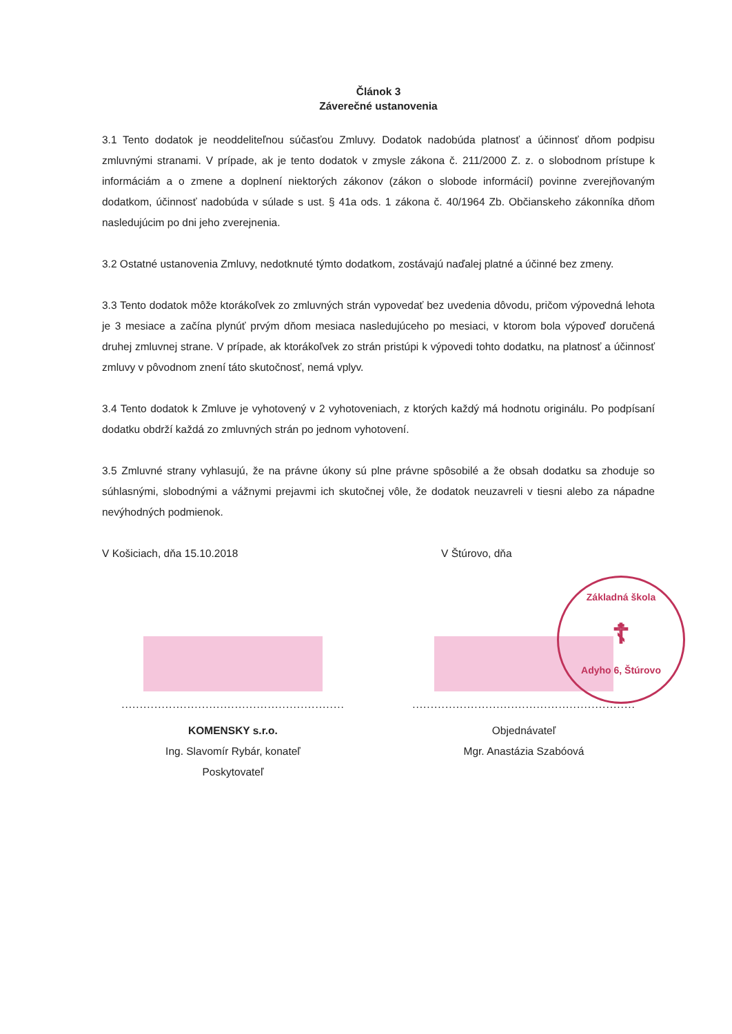Článok 3
Záverečné ustanovenia
3.1 Tento dodatok je neoddeliteľnou súčasťou Zmluvy. Dodatok nadobúda platnosť a účinnosť dňom podpisu zmluvnými stranami. V prípade, ak je tento dodatok v zmysle zákona č. 211/2000 Z. z. o slobodnom prístupe k informáciám a o zmene a doplnení niektorých zákonov (zákon o slobode informácií) povinne zverejňovaným dodatkom, účinnosť nadobúda v súlade s ust. § 41a ods. 1 zákona č. 40/1964 Zb. Občianskeho zákonníka dňom nasledujúcim po dni jeho zverejnenia.
3.2 Ostatné ustanovenia Zmluvy, nedotknuté týmto dodatkom, zostávajú naďalej platné a účinné bez zmeny.
3.3 Tento dodatok môže ktorákoľvek zo zmluvných strán vypovedať bez uvedenia dôvodu, pričom výpovedná lehota je 3 mesiace a začína plynúť prvým dňom mesiaca nasledujúceho po mesiaci, v ktorom bola výpoveď doručená druhej zmluvnej strane. V prípade, ak ktorákoľvek zo strán pristúpi k výpovedi tohto dodatku, na platnosť a účinnosť zmluvy v pôvodnom znení táto skutočnosť, nemá vplyv.
3.4 Tento dodatok k Zmluve je vyhotovený v 2 vyhotoveniach, z ktorých každý má hodnotu originálu. Po podpísaní dodatku obdrží každá zo zmluvných strán po jednom vyhotovení.
3.5 Zmluvné strany vyhlasujú, že na právne úkony sú plne právne spôsobilé a že obsah dodatku sa zhoduje so súhlasnými, slobodnými a vážnymi prejavmi ich skutočnej vôle, že dodatok neuzavreli v tiesni alebo za nápadne nevýhodných podmienok.
V Košiciach, dňa 15.10.2018
.............................................................
KOMENSKY s.r.o.
Ing. Slavomír Rybár, konateľ
Poskytovateľ
V Štúrovo, dňa
.............................................................
Objednávateľ
Mgr. Anastázia Szabóová
Základná škola
☦
Adyho 6, Štúrovo